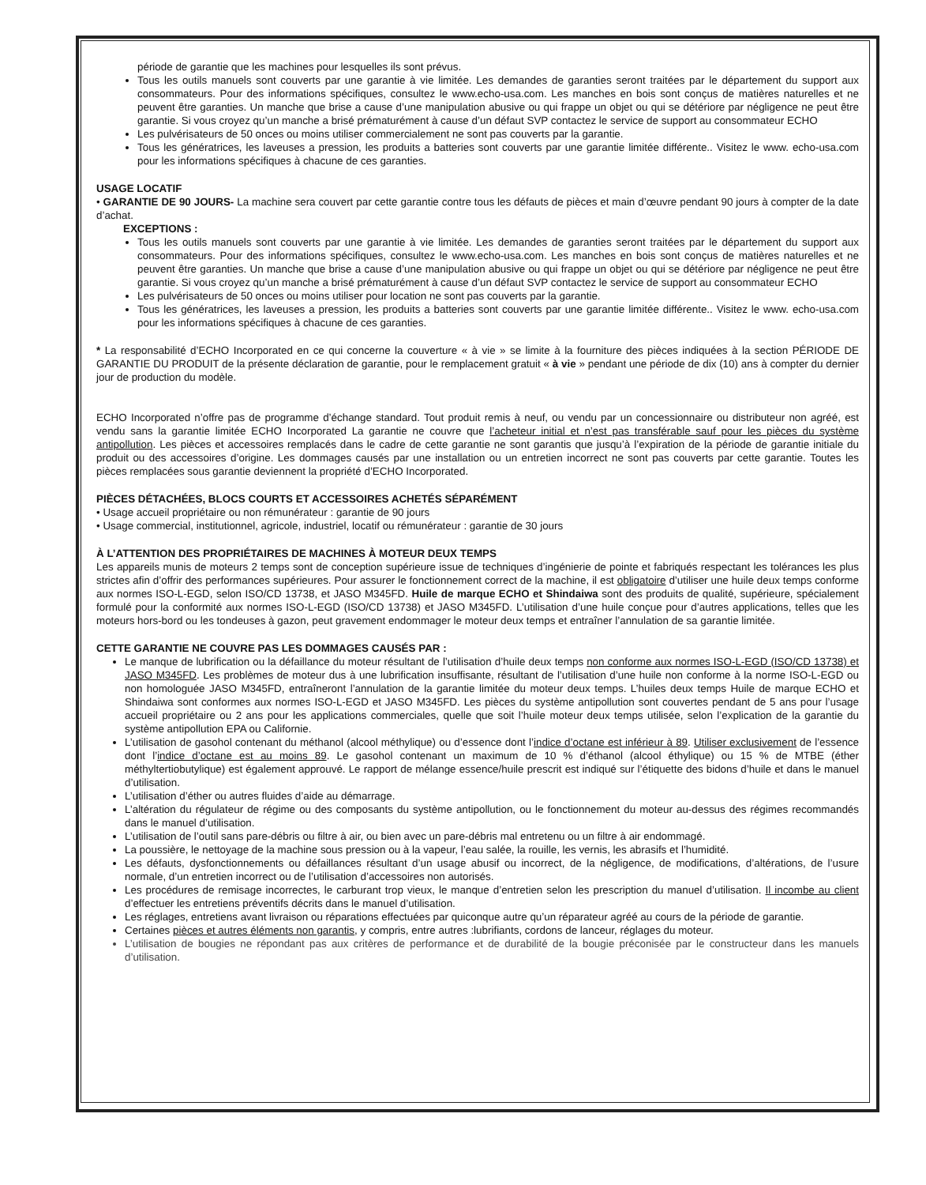période de garantie que les machines pour lesquelles ils sont prévus.
Tous les outils manuels sont couverts par une garantie à vie limitée. Les demandes de garanties seront traitées par le département du support aux consommateurs. Pour des informations spécifiques, consultez le www.echo-usa.com. Les manches en bois sont conçus de matières naturelles et ne peuvent être garanties. Un manche que brise a cause d’une manipulation abusive ou qui frappe un objet ou qui se détériore par négligence ne peut être garantie. Si vous croyez qu’un manche a brisé prématurément à cause d’un défaut SVP contactez le service de support au consommateur ECHO
Les pulvérisateurs de 50 onces ou moins utiliser commercialement ne sont pas couverts par la garantie.
Tous les génératrices, les laveuses a pression, les produits a batteries sont couverts par une garantie limitée différente.. Visitez le www. echo-usa.com pour les informations spécifiques à chacune de ces garanties.
USAGE LOCATIF
• GARANTIE DE 90 JOURS- La machine sera couvert par cette garantie contre tous les défauts de pièces et main d’œuvre pendant 90 jours à compter de la date d’achat.
EXCEPTIONS :
Tous les outils manuels sont couverts par une garantie à vie limitée. Les demandes de garanties seront traitées par le département du support aux consommateurs. Pour des informations spécifiques, consultez le www.echo-usa.com. Les manches en bois sont conçus de matières naturelles et ne peuvent être garanties. Un manche que brise a cause d’une manipulation abusive ou qui frappe un objet ou qui se détériore par négligence ne peut être garantie. Si vous croyez qu’un manche a brisé prématurément à cause d’un défaut SVP contactez le service de support au consommateur ECHO
Les pulvérisateurs de 50 onces ou moins utiliser pour location ne sont pas couverts par la garantie.
Tous les génératrices, les laveuses a pression, les produits a batteries sont couverts par une garantie limitée différente.. Visitez le www. echo-usa.com pour les informations spécifiques à chacune de ces garanties.
* La responsabilité d’ECHO Incorporated en ce qui concerne la couverture « à vie » se limite à la fourniture des pièces indiquées à la section PÉRIODE DE GARANTIE DU PRODUIT de la présente déclaration de garantie, pour le remplacement gratuit « à vie » pendant une période de dix (10) ans à compter du dernier jour de production du modèle.
ECHO Incorporated n’offre pas de programme d’échange standard. Tout produit remis à neuf, ou vendu par un concessionnaire ou distributeur non agréé, est vendu sans la garantie limitée ECHO Incorporated La garantie ne couvre que l’acheteur initial et n’est pas transférable sauf pour les pièces du système antipollution. Les pièces et accessoires remplacés dans le cadre de cette garantie ne sont garantis que jusqu’à l’expiration de la période de garantie initiale du produit ou des accessoires d’origine. Les dommages causés par une installation ou un entretien incorrect ne sont pas couverts par cette garantie. Toutes les pièces remplacées sous garantie deviennent la propriété d’ECHO Incorporated.
PIÈCES DÉTACHÉES, BLOCS COURTS ET ACCESSOIRES ACHETÉS SÉPARÉMENT
• Usage accueil propriétaire ou non rémunérateur : garantie de 90 jours
• Usage commercial, institutionnel, agricole, industriel, locatif ou rémunérateur : garantie de 30 jours
À L’ATTENTION DES PROPRIÉTAIRES DE MACHINES À MOTEUR DEUX TEMPS
Les appareils munis de moteurs 2 temps sont de conception supérieure issue de techniques d’ingénierie de pointe et fabriqués respectant les tolérances les plus strictes afin d’offrir des performances supérieures. Pour assurer le fonctionnement correct de la machine, il est obligatoire d’utiliser une huile deux temps conforme aux normes ISO-L-EGD, selon ISO/CD 13738, et JASO M345FD. Huile de marque ECHO et Shindaiwa sont des produits de qualité, supérieure, spécialement formulé pour la conformité aux normes ISO-L-EGD (ISO/CD 13738) et JASO M345FD. L’utilisation d’une huile conçue pour d’autres applications, telles que les moteurs hors-bord ou les tondeuses à gazon, peut gravement endommager le moteur deux temps et entraîner l’annulation de sa garantie limitée.
CETTE GARANTIE NE COUVRE PAS LES DOMMAGES CAUSÉS PAR :
Le manque de lubrification ou la défaillance du moteur résultant de l’utilisation d’huile deux temps non conforme aux normes ISO-L-EGD (ISO/CD 13738) et JASO M345FD. Les problèmes de moteur dus à une lubrification insuffisante, résultant de l’utilisation d’une huile non conforme à la norme ISO-L-EGD ou non homologuée JASO M345FD, entraîneront l’annulation de la garantie limitée du moteur deux temps. L’huiles deux temps Huile de marque ECHO et Shindaiwa sont conformes aux normes ISO-L-EGD et JASO M345FD. Les pièces du système antipollution sont couvertes pendant de 5 ans pour l’usage accueil propriétaire ou 2 ans pour les applications commerciales, quelle que soit l’huile moteur deux temps utilisée, selon l’explication de la garantie du système antipollution EPA ou Californie.
L’utilisation de gasohol contenant du méthanol (alcool méthylique) ou d’essence dont l’indice d’octane est inférieur à 89. Utiliser exclusivement de l’essence dont l’indice d’octane est au moins 89. Le gasohol contenant un maximum de 10 % d’éthanol (alcool éthylique) ou 15 % de MTBE (éther méthyltertiobutylique) est également approuvé. Le rapport de mélange essence/huile prescrit est indiqué sur l’étiquette des bidons d’huile et dans le manuel d’utilisation.
L’utilisation d’éther ou autres fluides d’aide au démarrage.
L’altération du régulateur de régime ou des composants du système antipollution, ou le fonctionnement du moteur au-dessus des régimes recommandés dans le manuel d’utilisation.
L’utilisation de l’outil sans pare-débris ou filtre à air, ou bien avec un pare-débris mal entretenu ou un filtre à air endommagé.
La poussière, le nettoyage de la machine sous pression ou à la vapeur, l’eau salée, la rouille, les vernis, les abrasifs et l’humidité.
Les défauts, dysfonctionnements ou défaillances résultant d’un usage abusif ou incorrect, de la négligence, de modifications, d’altérations, de l’usure normale, d’un entretien incorrect ou de l’utilisation d’accessoires non autorisés.
Les procédures de remisage incorrectes, le carburant trop vieux, le manque d’entretien selon les prescription du manuel d’utilisation. Il incombe au client d’effectuer les entretiens préventifs décrits dans le manuel d’utilisation.
Les réglages, entretiens avant livraison ou réparations effectuées par quiconque autre qu’un réparateur agréé au cours de la période de garantie.
Certaines pièces et autres éléments non garantis, y compris, entre autres :lubrifiants, cordons de lanceur, réglages du moteur.
L’utilisation de bougies ne répondant pas aux critères de performance et de durabilité de la bougie préconisée par le constructeur dans les manuels d’utilisation.